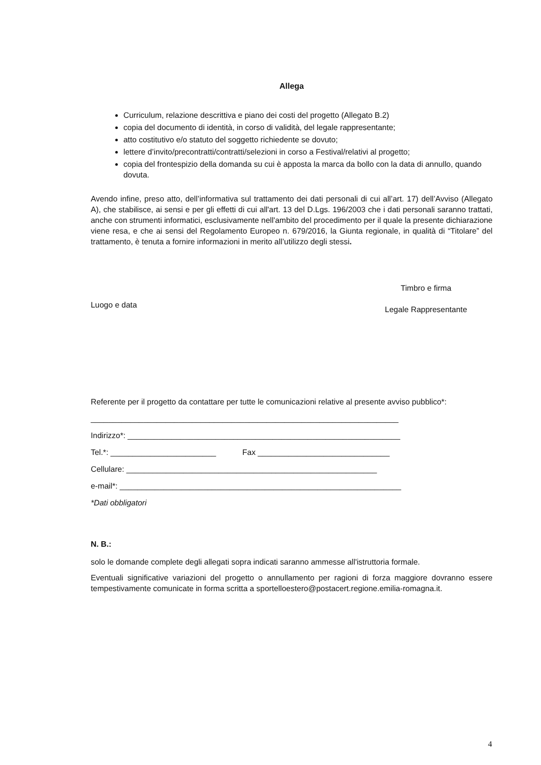Allega
Curriculum, relazione descrittiva e piano dei costi del progetto (Allegato B.2)
copia del documento di identità, in corso di validità, del legale rappresentante;
atto costitutivo e/o statuto del soggetto richiedente se dovuto;
lettere d’invito/precontratti/contratti/selezioni in corso a Festival/relativi al progetto;
copia del frontespizio della domanda su cui è apposta la marca da bollo con la data di annullo, quando dovuta.
Avendo infine, preso atto, dell’informativa sul trattamento dei dati personali di cui all’art. 17) dell’Avviso (Allegato A), che stabilisce, ai sensi e per gli effetti di cui all'art. 13 del D.Lgs. 196/2003 che i dati personali saranno trattati, anche con strumenti informatici, esclusivamente nell'ambito del procedimento per il quale la presente dichiarazione viene resa, e che ai sensi del Regolamento Europeo n. 679/2016, la Giunta regionale, in qualità di “Titolare” del trattamento, è tenuta a fornire informazioni in merito all’utilizzo degli stessi.
Luogo e data
Timbro e firma
Legale Rappresentante
Referente per il progetto da contattare per tutte le comunicazioni relative al presente avviso pubblico*:
______________________________________________________________________
Indirizzo*: ______________________________________________________________
Tel.*: ________________________ Fax ______________________________
Cellulare: _________________________________________________________
e-mail*: ________________________________________________________________
*Dati obbligatori
N. B.:
solo le domande complete degli allegati sopra indicati saranno ammesse all'istruttoria formale.
Eventuali significative variazioni del progetto o annullamento per ragioni di forza maggiore dovranno essere tempestivamente comunicate in forma scritta a sportelloestero@postacert.regione.emilia-romagna.it.
4